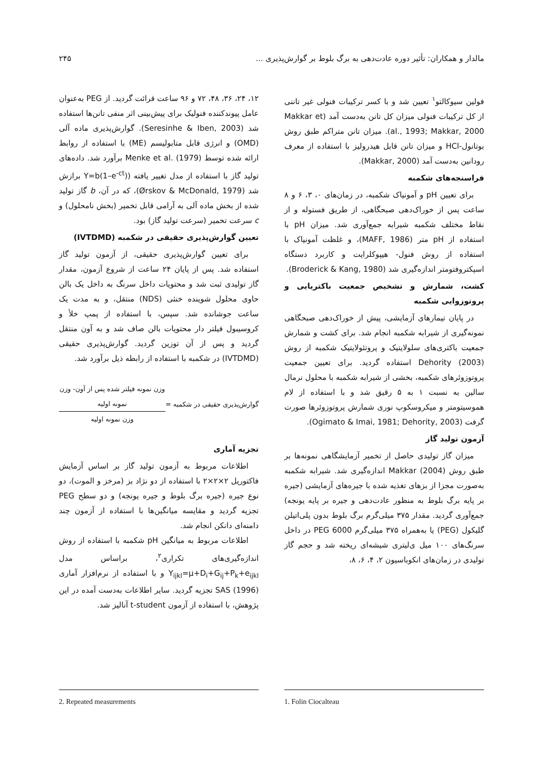مالدار و همکاران: تأثیر دوره عادت‌دهی به برگ بلوط بر گوارش‌پذیری ... ۲۴۵
فولین سیوکالتو<sup>۱</sup> تعیین شد و با کسر ترکیبات فنولی غیر تاننی از کل ترکیبات فنولی میزان کل تانن به‌دست آمد (Makkar et al., 1993; Makkar, 2000). میزان تانن متراکم طبق روش بوتانول-HCl و میزان تانن قابل هیدرولیز با استفاده از معرف رودانین به‌دست آمد (Makkar, 2000).
فراسنجه‌های شکمبه
برای تعیین pH و آمونیاک شکمبه، در زمان‌های ۰، ۳، ۶ و ۸ ساعت پس از خوراک‌دهی صبحگاهی، از طریق فستوله و از نقاط مختلف شکمبه شیرابه جمع‌آوری شد. میزان pH با استفاده از pH متر (MAFF, 1986)، و غلظت آمونیاک با استفاده از روش فنول- هیپوکلرایت و کاربرد دستگاه اسپکتروفتومتر اندازه‌گیری شد (Broderick & Kang, 1980).
کشت، شمارش و تشخیص جمعیت باکتریایی و پروتوزوایی شکمبه
در پایان تیمارهای آزمایشی، پیش از خوراک‌دهی صبحگاهی نمونه‌گیری از شیرابه شکمبه انجام شد. برای کشت و شمارش جمعیت باکتری‌های سلولایتیک و پروتئولایتیک شکمبه از روش Dehority (2003) استفاده گردید. برای تعیین جمعیت پروتوزوئرهای شکمبه، بخشی از شیرابه شکمبه با محلول نرمال سالین به نسبت ۱ به ۵ رقیق شد و با استفاده از لام هموسیتومتر و میکروسکوپ نوری شمارش پروتوزوئرها صورت گرفت (Ogimato & Imai, 1981; Dehority, 2003).
آزمون تولید گاز
میزان گاز تولیدی حاصل از تخمیر آزمایشگاهی نمونه‌ها بر طبق روش Makkar (2004) اندازه‌گیری شد. شیرابه شکمبه به‌صورت مجزا از بزهای تغذیه شده با جیره‌های آزمایشی (جیره بر پایه برگ بلوط به منظور عادت‌دهی و جیره بر پایه یونجه) جمع‌آوری گردید. مقدار ۳۷۵ میلی‌گرم برگ بلوط بدون پلی‌اتیلن گلیکول (PEG) یا به‌همراه ۳۷۵ میلی‌گرم PEG 6000 در داخل سرنگ‌های ۱۰۰ میل ی‌لیتری شیشه‌ای ریخته شد و حجم گاز تولیدی در زمان‌های انکوباسیون ۲، ۴، ۶، ۸،
۱۲، ۲۴، ۳۶، ۴۸، ۷۲ و ۹۶ ساعت قرائت گردید. از PEG به‌عنوان عامل پیوندکننده فنولیک برای پیش‌بینی اثر منفی تانن‌ها استفاده شد (Seresinhe & Iben, 2003). گوارش‌پذیری ماده آلی (OMD) و انرژی قابل متابولیسم (ME) با استفاده از روابط ارائه شده توسط Menke et al. (1979) برآورد شد. داده‌های تولید گاز با استفاده از مدل تغییر یافته (Y=b(1–e<sup>-ct</sup>) برازش شد (Ørskov & McDonald, 1979)، که در آن، b گاز تولید شده از بخش ماده آلی به آرامی قابل تخمیر (بخش نامحلول) و c سرعت تخمیر (سرعت تولید گاز) بود.
تعیین گوارش‌پذیری حقیقی در شکمبه (IVTDMD)
برای تعیین گوارش‌پذیری حقیقی، از آزمون تولید گاز استفاده شد. پس از پایان ۲۴ ساعت از شروع آزمون، مقدار گاز تولیدی ثبت شد و محتویات داخل سرنگ به داخل یک بالن حاوی محلول شوینده خنثی (NDS) منتقل، و به مدت یک ساعت جوشانده شد. سپس، با استفاده از پمپ خلأ و کروسیبول فیلتر دار محتویات بالن صاف شد و به آون منتقل گردید و پس از آن توزین گردید. گوارش‌پذیری حقیقی (IVTDMD) در شکمبه با استفاده از رابطه ذیل برآورد شد.
گوارش‌پذیری حقیقی در شکمبه =
وزن نمونه فیلتر شده پس از آون- وزن نمونه اولیه
وزن نمونه اولیه
تجزیه آماری
اطلاعات مربوط به آزمون تولید گاز بر اساس آزمایش فاکتوریل ۲×۲×۲ با استفاده از دو نژاد بز (مرخز و الموت)، دو نوع جیره (جیره برگ بلوط و جیره یونجه) و دو سطح PEG تجزیه گردید و مقایسه میانگین‌ها با استفاده از آزمون چند دامنه‌ای دانکن انجام شد.
اطلاعات مربوط به میانگین pH شکمبه با استفاده از روش اندازه‌گیری‌های تکراری<sup>۲</sup>، براساس مدل Y<sub>ijkl</sub>=µ+D<sub>i</sub>+G<sub>ij</sub>+P<sub>k</sub>+e<sub>ijkl</sub> و با استفاده از نرم‌افزار آماری SAS (1996) تجزیه گردید. سایر اطلاعات به‌دست آمده در این پژوهش، با استفاده از آزمون t-student آنالیز شد.
1. Folin Ciocalteau 2. Repeated measurements